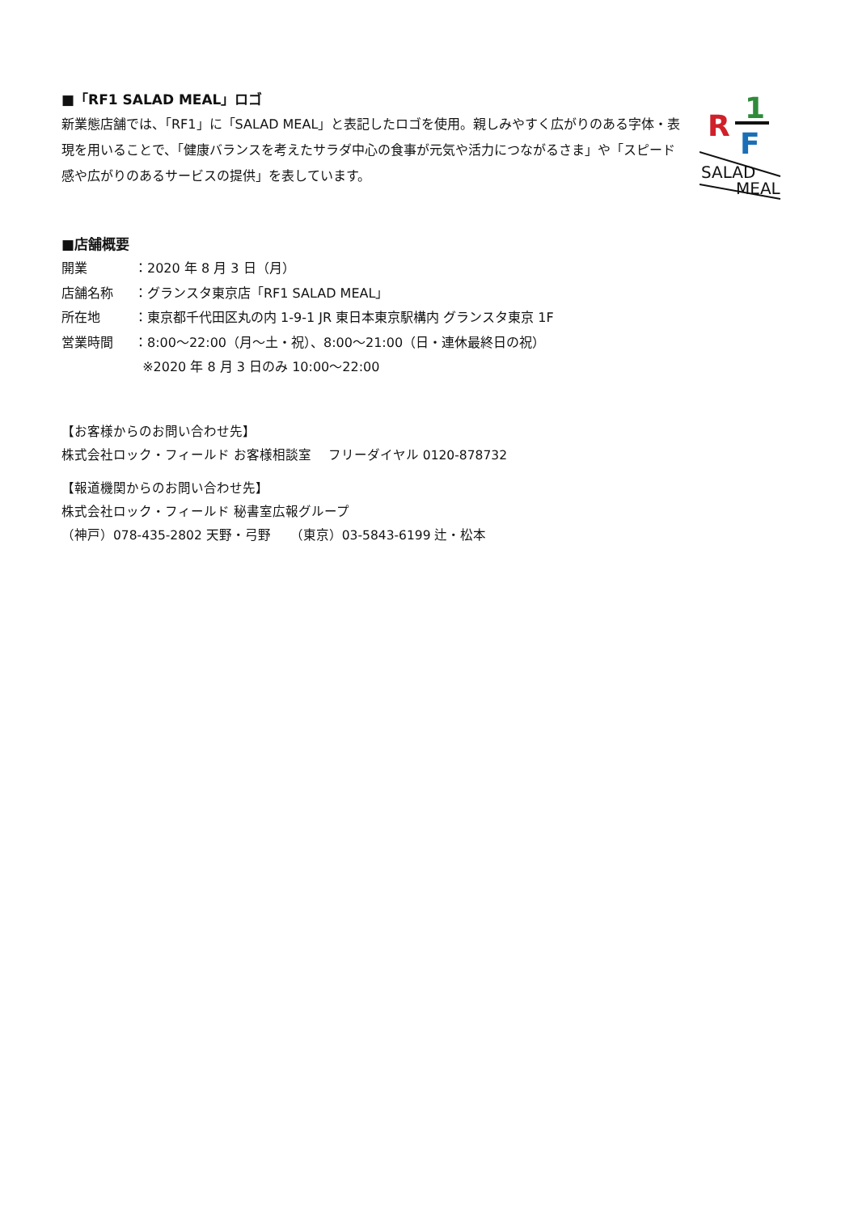■「RF1 SALAD MEAL」ロゴ
新業態店舗では、「RF1」に「SALAD MEAL」と表記したロゴを使用。親しみやすく広がりのある字体・表現を用いることで、「健康バランスを考えたサラダ中心の食事が元気や活力につながるさま」や「スピード感や広がりのあるサービスの提供」を表しています。
1
R
F
SALAD
MEAL
■店舗概要
開業 ：2020 年 8 月 3 日（月）
店舗名称 ：グランスタ東京店「RF1 SALAD MEAL」
所在地 ：東京都千代田区丸の内 1-9-1 JR 東日本東京駅構内 グランスタ東京 1F
営業時間 ：8:00～22:00（月～土・祝）、8:00～21:00（日・連休最終日の祝）
※2020 年 8 月 3 日のみ 10:00～22:00
【お客様からのお問い合わせ先】
株式会社ロック・フィールド お客様相談室　 フリーダイヤル 0120-878732
【報道機関からのお問い合わせ先】
株式会社ロック・フィールド 秘書室広報グループ
（神戸）078-435-2802 天野・弓野　　（東京）03-5843-6199 辻・松本